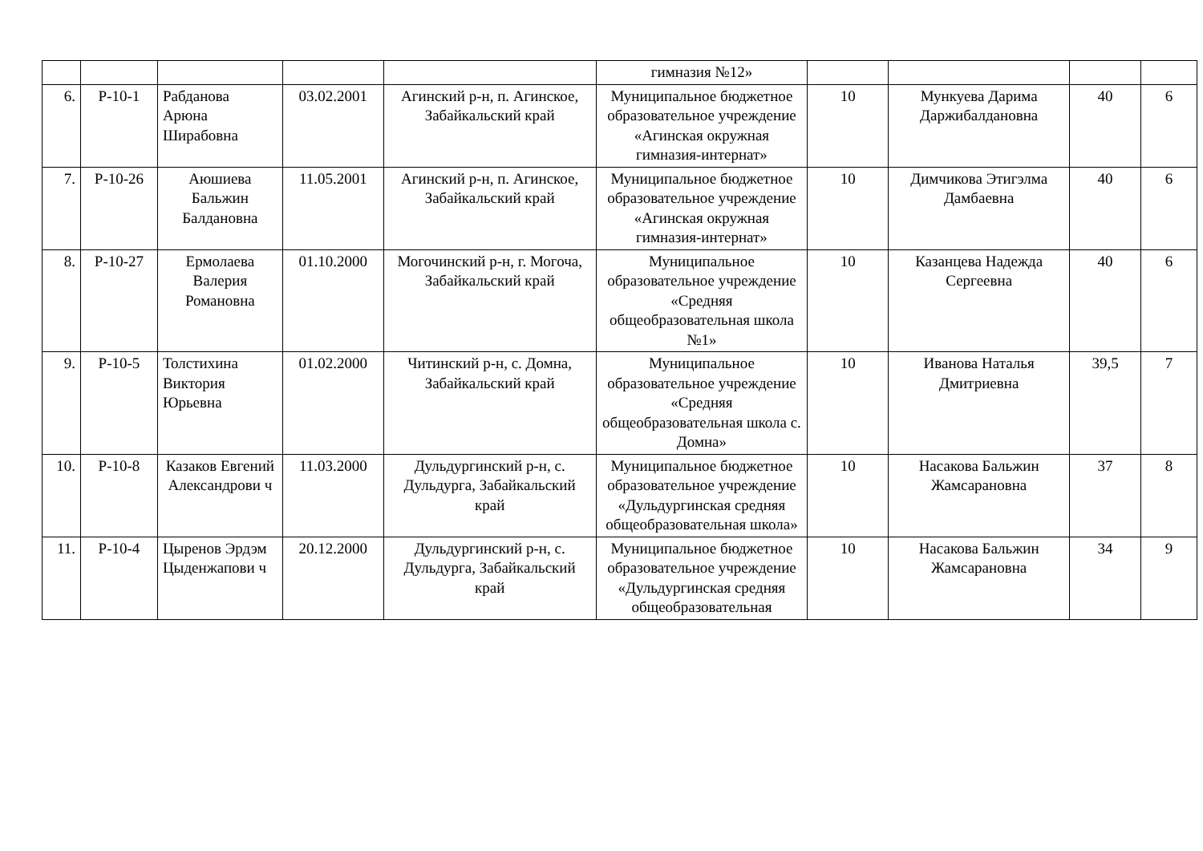| | | | | | гимназия №12» | | | | |
| 6. | Р-10-1 | Рабданова Арюна Ширабовна | 03.02.2001 | Агинский р-н, п. Агинское, Забайкальский край | Муниципальное бюджетное образовательное учреждение «Агинская окружная гимназия-интернат» | 10 | Мункуева Дарима Даржибалдановна | 40 | 6 |
| 7. | Р-10-26 | Аюшиева Бальжин Балдановна | 11.05.2001 | Агинский р-н, п. Агинское, Забайкальский край | Муниципальное бюджетное образовательное учреждение «Агинская окружная гимназия-интернат» | 10 | Димчикова Этигэлма Дамбаевна | 40 | 6 |
| 8. | Р-10-27 | Ермолаева Валерия Романовна | 01.10.2000 | Могочинский р-н, г. Могоча, Забайкальский край | Муниципальное образовательное учреждение «Средняя общеобразовательная школа №1» | 10 | Казанцева Надежда Сергеевна | 40 | 6 |
| 9. | Р-10-5 | Толстихина Виктория Юрьевна | 01.02.2000 | Читинский р-н, с. Домна, Забайкальский край | Муниципальное образовательное учреждение «Средняя общеобразовательная школа с. Домна» | 10 | Иванова Наталья Дмитриевна | 39,5 | 7 |
| 10. | Р-10-8 | Казаков Евгений Александрови ч | 11.03.2000 | Дульдургинский р-н, с. Дульдурга, Забайкальский край | Муниципальное бюджетное образовательное учреждение «Дульдургинская средняя общеобразовательная школа» | 10 | Насакова Бальжин Жамсарановна | 37 | 8 |
| 11. | Р-10-4 | Цыренов Эрдэм Цыденжапови ч | 20.12.2000 | Дульдургинский р-н, с. Дульдурга, Забайкальский край | Муниципальное бюджетное образовательное учреждение «Дульдургинская средняя общеобразовательная | 10 | Насакова Бальжин Жамсарановна | 34 | 9 |